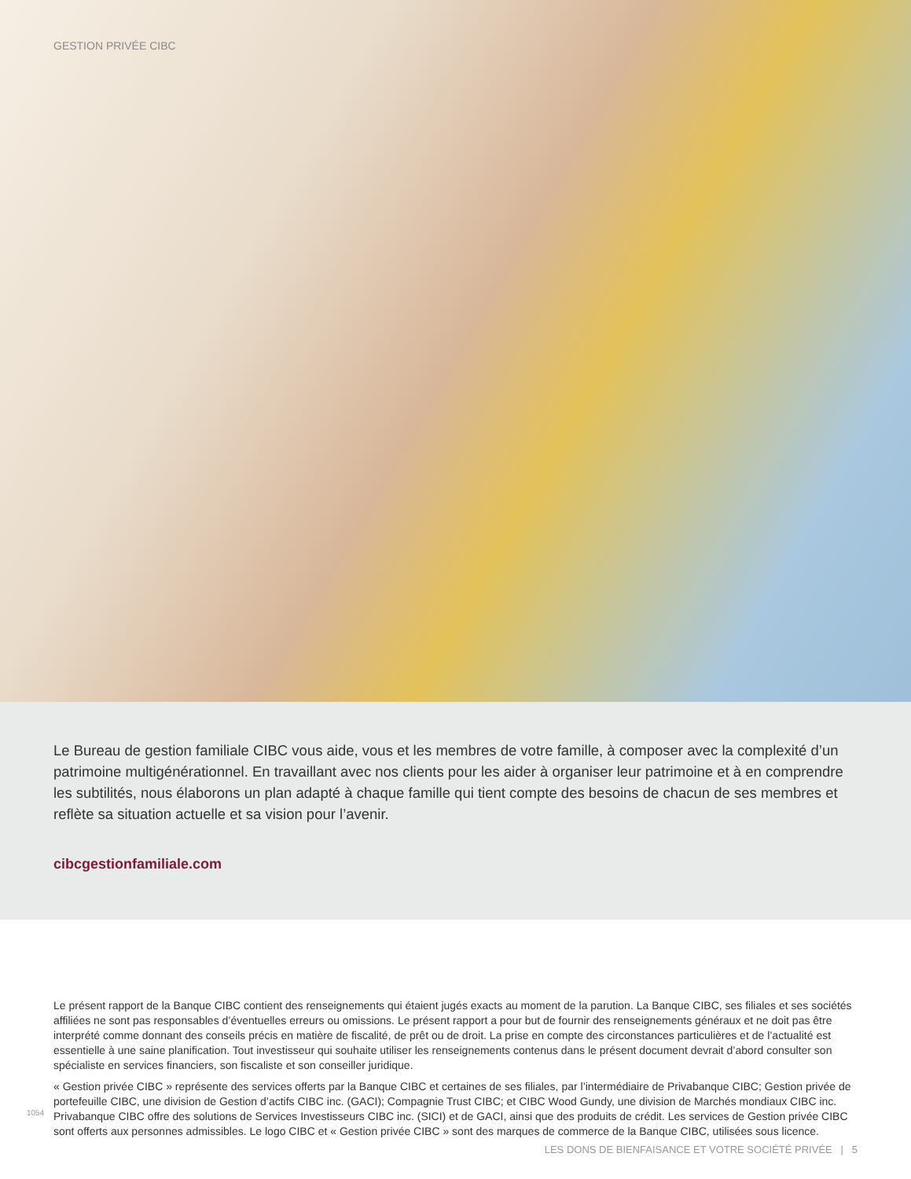GESTION PRIVÉE CIBC
Le Bureau de gestion familiale CIBC vous aide, vous et les membres de votre famille, à composer avec la complexité d’un patrimoine multigénérationnel. En travaillant avec nos clients pour les aider à organiser leur patrimoine et à en comprendre les subtilités, nous élaborons un plan adapté à chaque famille qui tient compte des besoins de chacun de ses membres et reflète sa situation actuelle et sa vision pour l’avenir.
cibcgestionfamiliale.com
Le présent rapport de la Banque CIBC contient des renseignements qui étaient jugés exacts au moment de la parution. La Banque CIBC, ses filiales et ses sociétés affiliées ne sont pas responsables d’éventuelles erreurs ou omissions. Le présent rapport a pour but de fournir des renseignements généraux et ne doit pas être interprété comme donnant des conseils précis en matière de fiscalité, de prêt ou de droit. La prise en compte des circonstances particulières et de l’actualité est essentielle à une saine planification. Tout investisseur qui souhaite utiliser les renseignements contenus dans le présent document devrait d’abord consulter son spécialiste en services financiers, son fiscaliste et son conseiller juridique.
« Gestion privée CIBC » représente des services offerts par la Banque CIBC et certaines de ses filiales, par l’intermédiaire de Privabanque CIBC; Gestion privée de portefeuille CIBC, une division de Gestion d’actifs CIBC inc. (GACI); Compagnie Trust CIBC; et CIBC Wood Gundy, une division de Marchés mondiaux CIBC inc. Privabanque CIBC offre des solutions de Services Investisseurs CIBC inc. (SICI) et de GACI, ainsi que des produits de crédit. Les services de Gestion privée CIBC sont offerts aux personnes admissibles. Le logo CIBC et « Gestion privée CIBC » sont des marques de commerce de la Banque CIBC, utilisées sous licence.
1054
LES DONS DE BIENFAISANCE ET VOTRE SOCIÉTÉ PRIVÉE | 5